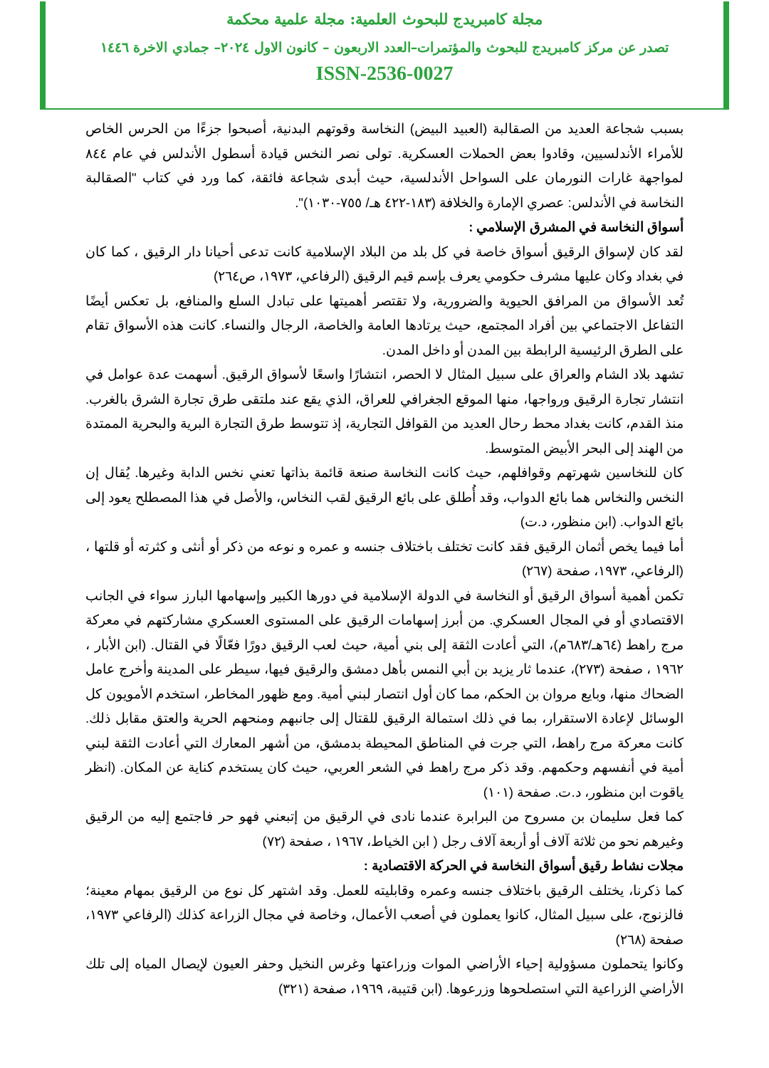مجلة كامبريدج للبحوث العلمية: مجلة علمية محكمة
تصدر عن مركز كامبريدج للبحوث والمؤتمرات–العدد الاربعون – كانون الاول ٢٠٢٤– جمادي الاخرة ١٤٤٦
ISSN-2536-0027
بسبب شجاعة العديد من الصقالبة (العبيد البيض) النخاسة وقوتهم البدنية، أصبحوا جزءًا من الحرس الخاص للأمراء الأندلسيين، وقادوا بعض الحملات العسكرية. تولى نصر النخس قيادة أسطول الأندلس في عام ٨٤٤ لمواجهة غارات النورمان على السواحل الأندلسية، حيث أبدى شجاعة فائقة، كما ورد في كتاب "الصقالبة النخاسة في الأندلس: عصري الإمارة والخلافة (١٨٣-٤٢٢ هـ/ ٧٥٥-١٠٣٠)".
أسواق النخاسة في المشرق الإسلامي :
لقد كان لإسواق الرقيق أسواق خاصة في كل بلد من البلاد الإسلامية كانت تدعى أحيانا دار الرقيق ، كما كان في بغداد وكان عليها مشرف حكومي يعرف بإسم قيم الرقيق (الرفاعي، ١٩٧٣، ص٢٦٤)
تُعد الأسواق من المرافق الحيوية والضرورية، ولا تقتصر أهميتها على تبادل السلع والمنافع، بل تعكس أيضًا التفاعل الاجتماعي بين أفراد المجتمع، حيث يرتادها العامة والخاصة، الرجال والنساء. كانت هذه الأسواق تقام على الطرق الرئيسية الرابطة بين المدن أو داخل المدن.
تشهد بلاد الشام والعراق على سبيل المثال لا الحصر، انتشارًا واسعًا لأسواق الرقيق. أسهمت عدة عوامل في انتشار تجارة الرقيق ورواجها، منها الموقع الجغرافي للعراق، الذي يقع عند ملتقى طرق تجارة الشرق بالغرب. منذ القدم، كانت بغداد محط رحال العديد من القوافل التجارية، إذ تتوسط طرق التجارة البرية والبحرية الممتدة من الهند إلى البحر الأبيض المتوسط.
كان للنخاسين شهرتهم وقوافلهم، حيث كانت النخاسة صنعة قائمة بذاتها تعني نخس الدابة وغيرها. يُقال إن النخس والنخاس هما بائع الدواب، وقد أُطلق على بائع الرقيق لقب النخاس، والأصل في هذا المصطلح يعود إلى بائع الدواب. (ابن منظور، د.ت)
أما فيما يخص أثمان الرقيق فقد كانت تختلف باختلاف جنسه و عمره و نوعه من ذكر أو أنثى و كثرته أو قلتها ، (الرفاعي، ١٩٧٣، صفحة (٢٦٧)
تكمن أهمية أسواق الرقيق أو النخاسة في الدولة الإسلامية في دورها الكبير وإسهامها البارز سواء في الجانب الاقتصادي أو في المجال العسكري. من أبرز إسهامات الرقيق على المستوى العسكري مشاركتهم في معركة مرج راهط (٦٤هـ/٦٨٣م)، التي أعادت الثقة إلى بني أمية، حيث لعب الرقيق دورًا فعّالًا في القتال. (ابن الأبار ، ١٩٦٢ ، صفحة (٢٧٣)، عندما ثار يزيد بن أبي النمس بأهل دمشق والرقيق فيها، سيطر على المدينة وأخرج عامل الضحاك منها، وبايع مروان بن الحكم، مما كان أول انتصار لبني أمية. ومع ظهور المخاطر، استخدم الأمويون كل الوسائل لإعادة الاستقرار، بما في ذلك استمالة الرقيق للقتال إلى جانبهم ومنحهم الحرية والعتق مقابل ذلك. كانت معركة مرج راهط، التي جرت في المناطق المحيطة بدمشق، من أشهر المعارك التي أعادت الثقة لبني أمية في أنفسهم وحكمهم. وقد ذكر مرج راهط في الشعر العربي، حيث كان يستخدم كناية عن المكان. (انظر ياقوت ابن منظور، د.ت. صفحة (١٠١)
كما فعل سليمان بن مسروح من البرابرة عندما نادى في الرقيق من إتبعني فهو حر فاجتمع إليه من الرقيق وغيرهم نحو من ثلاثة آلاف أو أربعة آلاف رجل ( ابن الخياط، ١٩٦٧ ، صفحة (٧٢)
مجلات نشاط رقيق أسواق النخاسة في الحركة الاقتصادية :
كما ذكرنا، يختلف الرقيق باختلاف جنسه وعمره وقابليته للعمل. وقد اشتهر كل نوع من الرقيق بمهام معينة؛ فالزنوج، على سبيل المثال، كانوا يعملون في أصعب الأعمال، وخاصة في مجال الزراعة كذلك (الرفاعي ١٩٧٣، صفحة (٢٦٨)
وكانوا يتحملون مسؤولية إحياء الأراضي الموات وزراعتها وغرس النخيل وحفر العيون لإيصال المياه إلى تلك الأراضي الزراعية التي استصلحوها وزرعوها. (ابن قتيبة، ١٩٦٩، صفحة (٣٢١)